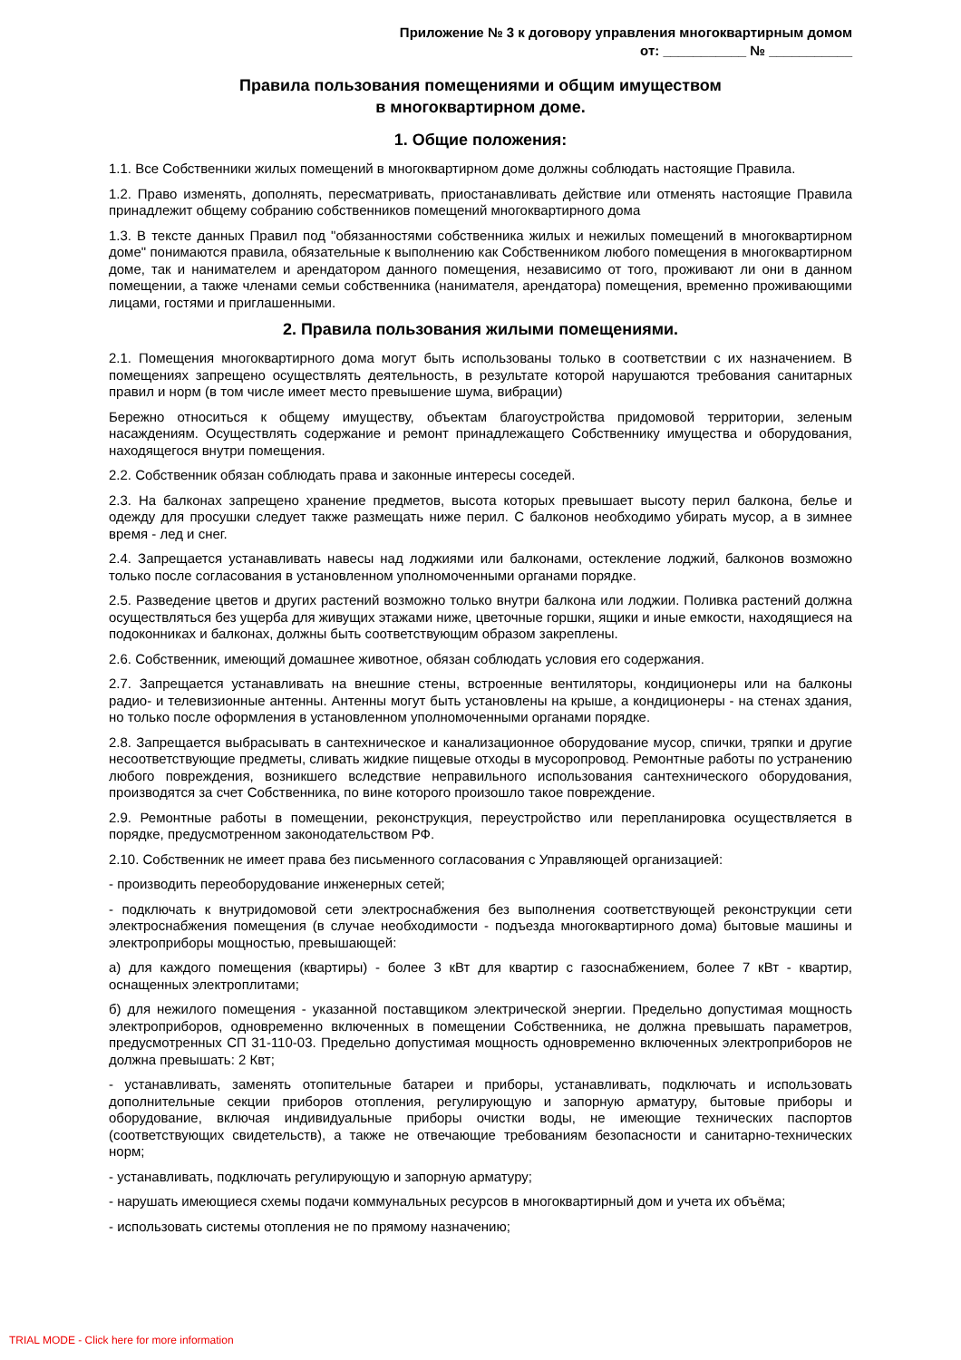Приложение № 3 к договору управления многоквартирным домом
от: ___________ № ___________
Правила пользования помещениями и общим имуществом
в многоквартирном доме.
1. Общие положения:
1.1. Все Собственники жилых помещений в многоквартирном доме должны соблюдать настоящие Правила.
1.2. Право изменять, дополнять, пересматривать, приостанавливать действие или отменять настоящие Правила принадлежит общему собранию собственников помещений многоквартирного дома
1.3. В тексте данных Правил под "обязанностями собственника жилых и нежилых помещений в многоквартирном доме" понимаются правила, обязательные к выполнению как Собственником любого помещения в многоквартирном доме, так и нанимателем и арендатором данного помещения, независимо от того, проживают ли они в данном помещении, а также членами семьи собственника (нанимателя, арендатора) помещения, временно проживающими лицами, гостями и приглашенными.
2. Правила пользования жилыми помещениями.
2.1. Помещения многоквартирного дома могут быть использованы только в соответствии с их назначением. В помещениях запрещено осуществлять деятельность, в результате которой нарушаются требования санитарных правил и норм (в том числе имеет место превышение шума, вибрации)
Бережно относиться к общему имуществу, объектам благоустройства придомовой территории, зеленым насаждениям. Осуществлять содержание и ремонт принадлежащего Собственнику имущества и оборудования, находящегося внутри помещения.
2.2. Собственник обязан соблюдать права и законные интересы соседей.
2.3. На балконах запрещено хранение предметов, высота которых превышает высоту перил балкона, белье и одежду для просушки следует также размещать ниже перил. С балконов необходимо убирать мусор, а в зимнее время - лед и снег.
2.4. Запрещается устанавливать навесы над лоджиями или балконами, остекление лоджий, балконов возможно только после согласования в установленном уполномоченными органами порядке.
2.5. Разведение цветов и других растений возможно только внутри балкона или лоджии. Поливка растений должна осуществляться без ущерба для живущих этажами ниже, цветочные горшки, ящики и иные емкости, находящиеся на подоконниках и балконах, должны быть соответствующим образом закреплены.
2.6. Собственник, имеющий домашнее животное, обязан соблюдать условия его содержания.
2.7. Запрещается устанавливать на внешние стены, встроенные вентиляторы, кондиционеры или на балконы радио- и телевизионные антенны. Антенны могут быть установлены на крыше, а кондиционеры - на стенах здания, но только после оформления в установленном уполномоченными органами порядке.
2.8. Запрещается выбрасывать в сантехническое и канализационное оборудование мусор, спички, тряпки и другие несоответствующие предметы, сливать жидкие пищевые отходы в мусоропровод. Ремонтные работы по устранению любого повреждения, возникшего вследствие неправильного использования сантехнического оборудования, производятся за счет Собственника, по вине которого произошло такое повреждение.
2.9. Ремонтные работы в помещении, реконструкция, переустройство или перепланировка осуществляется в порядке, предусмотренном законодательством РФ.
2.10. Собственник не имеет права без письменного согласования с Управляющей организацией:
- производить переоборудование инженерных сетей;
- подключать к внутридомовой сети электроснабжения без выполнения соответствующей реконструкции сети электроснабжения помещения (в случае необходимости - подъезда многоквартирного дома) бытовые машины и электроприборы мощностью, превышающей:
а) для каждого помещения (квартиры) - более 3 кВт для квартир с газоснабжением, более 7 кВт - квартир, оснащенных электроплитами;
б) для нежилого помещения - указанной поставщиком электрической энергии. Предельно допустимая мощность электроприборов, одновременно включенных в помещении Собственника, не должна превышать параметров, предусмотренных СП 31-110-03. Предельно допустимая мощность одновременно включенных электроприборов не должна превышать: 2 Квт;
- устанавливать, заменять отопительные батареи и приборы, устанавливать, подключать и использовать дополнительные секции приборов отопления, регулирующую и запорную арматуру, бытовые приборы и оборудование, включая индивидуальные приборы очистки воды, не имеющие технических паспортов (соответствующих свидетельств), а также не отвечающие требованиям безопасности и санитарно-технических норм;
- устанавливать, подключать регулирующую и запорную арматуру;
- нарушать имеющиеся схемы подачи коммунальных ресурсов в многоквартирный дом и учета их объёма;
- использовать системы отопления не по прямому назначению;
TRIAL MODE - Click here for more information